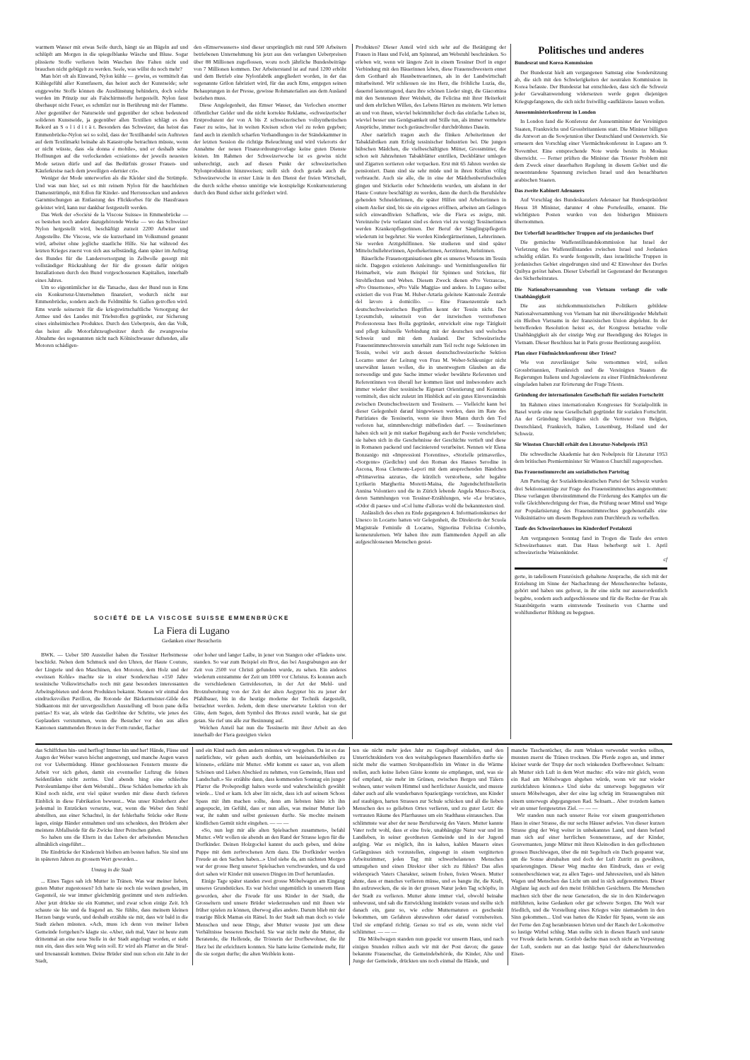warmem Wasser mit etwas Seife durch, hängt sie an Bügeln auf und schlüpft am Morgen in die spiegelblanke Wäsche und Bluse. Sogar plissierte Stoffe verlieren beim Waschen ihre Falten nicht und brauchen nicht gebügelt zu werden. Seele, was willst du noch mehr?
Man hört oft als Einwand, Nylon kühle — gewiss, es vermittelt das Kühlegefühl aller Kunstfasern, das heisst auch der Kunstseide; sehr enggewebte Stoffe können die Ausdünstung behindern, doch solche werden im Prinzip nur als Falschirmstoffe hergestellt. Nylon fasst überhaupt nicht Feuer, es schmilzt nur in Berührung mit der Flamme. Aber gegenüber der Naturseide und gegenüber der schon bedeutend solideren Kunstseide, ja gegenüber allen Textilien schlägt es den Rekord an S o l i d i t ä t. Besonders das Schweizer, das heisst das Emmenbrücke-Nylon sei so solid, dass der Textilhandel sein Auftreten auf dem Textilmarkt beinahe als Katastrophe betrachten müsste, wenn er nicht wüsste, dass «la donna é mobile», und er deshalb seine Hoffnungen auf die verlockenden «créations» der jeweils neuesten Mode setzen dürfe und auf das Bedürfnis grosser Frauen- und Käuferkreise nach dem jeweiligen «dernier cri».
Weniger der Mode unterworfen als die Kleider sind die Strümpfe. Und was nun hier, sei es mit reinem Nylon für die hauchfeinen Damenstrümpfe, mit Edlon für Kinder- und Herrensocken und anderen Garnmischungen an Entlastung des Flickkorbes für die Hausfrauen geleistet wird, kann nur dankbar festgestellt werden.
Das Werk der «Société de la Viscose Suisse» in Emmenbrücke — es bestehen noch andere dazugehörende Werke — wo das Schweizer Nylon hergestellt wird, beschäftigt zurzeit 2200 Arbeiter und Angestellte. Die Viscose, wie sie kurzerhand im Volksmund genannt wird, arbeitet ohne jegliche staatliche Hilfe. Sie hat während des letzten Krieges zuerst von sich aus selbständig, dann später im Auftrag des Bundes für die Landesversorgung in Zellwolle gesorgt mit vollständiger Rückzahlung der für die grossen dafür nötigen Installationen durch den Bund vorgeschossenen Kapitalien, innerhalb eines Jahres.
Um so eigentümlicher ist die Tatsache, dass der Bund nun in Ems ein Konkurrenz-Unternehmen finanziert, wodurch nicht nur Emmenbrücke, sondern auch die Feldmühle St. Gallen getroffen wird. Ems wurde seinerzeit für die kriegswirtschaftliche Versorgung der Armee und des Landes mit Triebstoffen gegründet, zur Sicherung eines einheimischen Produktes. Durch den Ueberpreis, den das Volk, das heisst alle Motorfahrzeugbesitzer durch die zwangsweise Abnahme des sogenannten nicht nach Kölnischwasser duftenden, alle Motoren schädigen-
den «Emserwassers» sind dieser ursprünglich mit rund 500 Arbeitern betriebenen Unternehmung bis jetzt aus den verlangten Ueberpreisen über 88 Millionen zugeflossen, wozu noch jährliche Bundesbeiträge von 7 Millionen kommen. Der Arbeiterstand ist auf rund 1200 erhöht und dem Betrieb eine Nylonfabrik angegliedert worden, in der das sogenannte Grilon fabriziert wird, für das auch Ems, entgegen seinen Behauptungen in der Presse, gewisse Rohmaterialien aus dem Ausland beziehen muss.
Diese Angelegenheit, das Emser Wasser, das Verlochen enormer öffentlicher Gelder und die nicht korrekte Reklame, «schweizerischer Erstproduzent der von A bis Z schweizerischen vollsynthetischen Faser zu sein», hat in weiten Kreisen schon viel zu reden gegeben; fand auch in ziemlich scharfen Verhandlungen in der Ständekammer in der letzten Session die richtige Beleuchtung und wird vielerorts der Annahme der neuen Finanzordnungsvorlage keine guten Dienste leisten. Im Rahmen der Schweizerwoche ist es gewiss nicht unberechtigt, auch auf diesen Punkt der schweizerischen Nylonproduktion hinzuweisen; stellt sich doch gerade auch die Schweizerwoche in erster Linie in den Dienst der freien Wirtschaft, die durch solche ebenso unnötige wie kostspielige Konkurrenzierung durch den Bund sicher nicht gefördert wird.
SOCIÉTÉ DE LA VISCOSE SUISSE EMMENBRÜCKE
La Fiera di Lugano
Gedanken einer Besucherin
BWK. — Ueber 500 Aussteller haben die Tessiner Herbstmesse beschickt. Neben dem Schmuck und den Uhren, der Haute Couture, der Lingerie und den Maschinen, den Motoren, dem Holz und der «weissen Kohle» machte sie in einer Sonderschau «150 Jahre tessinische Volkswirtschaft» noch mit ganz besonders interessanten Arbeitsgebieten und deren Produkten bekannt. Nennen wir einmal den eindrucksvollen Pavillon, die Rotonde der Bäckermeister-Gilde des Südkantons mit der unvergesslichen Ausstellung «Il buon pane della patria»! Es war, als würde das Gedröhne der Schritte, wie jenes des Geplauders verstummen, wenn die Besucher vor den aus allen Kantonen stammenden Broten in der Form runder, flacher
oder hoher und langer Laibe, in jener von Stangen oder «Fladen» usw. standen. So war zum Beispiel ein Brot, das bei Ausgrabungen aus der Zeit von 2500 vor Christi gefunden wurde, zu sehen. Ein anderes wiederum entstammte der Zeit um 1000 vor Christus. Es konnten auch die verschiedenen Getreidesorten, in der Art der Mehl- und Brotzubereitung von der Zeit der alten Aegypter bis zu jener der Pfahlbauer, bis in die heutige moderne der Technik dargestellt, betrachtet werden. Jedem, dem diese unerwartete Lektion von der Güte, dem Segen, dem Symbol des Brotes zuteil wurde, hat sie gut getan. Sie rief uns alle zur Besinnung auf.
Welchen Anteil hat nun die Tessinerin mit ihrer Arbeit an den innerhalb der Fiera gezeigten vielen
Produkten? Dieser Anteil wird sich sehr auf die Betätigung der Frauen in Haus und Feld, am Spinnrad, am Webstuhl beschränken. So erleben wir, wenn wir längere Zeit in einem Tessiner Dorf in enger Verbindung mit den Bäuerinnen leben, diese Frauenschwestern ennet dem Gotthard als Hausbetreuerinnen, als in der Landwirtschaft mitarbeitend. Wir schliessen sie ins Herz, die fröhliche Luzia, die, dauernd lastentragend, dazu ihre schönen Lieder singt, die Giacomina mit den Sentenzen ihrer Weisheit, die Felicina mit ihrer Heiterkeit und dem ehrlichen Willen, des Lebens Härten zu meistern. Wir lernen an und von ihnen, wieviel bekömmlicher doch das einfache Leben ist, wieviel besser uns Genügsamkeit und Stille tun, als immer vermehrte Ansprüche, immer noch geräuschvoller durchdröhntes Dasein.
Aber natürlich tragen auch die flinken Arbeiterinnen der Tabakfabriken zum Erfolg tessinischer Industrien bei. Die jungen hübschen Mädchen, die vielbeschäftigten Mütter, Grossmütter, die schon seit Jahrzehnten Tabakblätter entrillen, Deckblätter umlegen und Zigarren sortieren oder verpacken. Erst mit 65 Jahren werden sie pensioniert. Dann sind sie sehr müde und in ihren Kräften völlig verbraucht. Auch sie alle, die in eine der Mädchenberufsschulen gingen und Stickerin oder Schneiderin wurden, um alsdann in der Haute Couture beschäftigt zu werden, dann die durch die Berufslehre gehenden Schneiderinnen, die später Hilfen und Arbeiterinnen in einem Atelier sind, bis sie ein eigenes eröffnen, arbeiten am Gelingen solch einwandfreien Schaffens, wie die Fiera es zeigte, mit. Vereinzelte (wie verlautet sind es deren viel zu wenig) Tessinerinnen werden Krankenpflegerinnen. Der Beruf der Säuglingspflegerin wiederum ist begehrter. Sie werden Kindergärtnerinnen, Lehrerinnen. Sie werden Arztgehilfinnen. Sie studieren und sind später Mittelschullehrerinnen, Apothekerinnen, Aerztinnen, Juristinnen.
Bäuerliche Frauenorganisationen gibt es unseres Wissens im Tessin nicht. Dagegen existieren Anleitungs- und Vermittlungsstellen für Heimarbeit, wie zum Beispiel für Spinnen und Stricken, für Strohflechten und Weben. Diesem Zweck dienen «Pro Verzasca», «Pro Onsernone», «Pro Valle Maggia» und andere. In Lugano selbst existiert die von Frau M. Huber-Artaria geleitete Kantonale Zentrale del lavoro à domicilio. — Eine Frauenzentrale nach deutschschweizerischen Begriffen kennt der Tessin nicht. Der Lyceumclub, seinerzeit von der inzwischen verstorbenen Professoressa Ines Bolla gegründet, entwickelt eine rege Tätigkeit und pflegt kulturelle Verbindung mit der deutschen und welschen Schweiz und mit dem Ausland. Der Schweizerische Frauenstimmrechtsverein unterhält zum Teil recht rege Sektionen im Tessin, wobei wir auch dessen deutschschweizerische Sektion Locarno unter der Leitung von Frau M. Weber-Schleuniger nicht unerwähnt lassen wollen, die in unentwegtem Glauben an die notwendige und gute Sache immer wieder bewährte Referenten und Referentinnen von überall her kommen lässt und insbesondere auch immer wieder über tessinische Eigenart Orientierung und Kenntnis vermittelt, dies nicht zuletzt im Hinblick auf ein gutes Einverständnis zwischen Deutschschweizern und Tessinern. — Vielleicht kann bei dieser Gelegenheit darauf hingewiesen werden, dass im Rate des Patriziates die Tessinerin, wenn sie ihren Mann durch den Tod verloren hat, stimmberechtigt mitbefinden darf. — Tessinerinnen haben sich seit je mit starker Begabung auch der Poesie verschrieben; sie haben sich in die Geschehnisse der Geschichte vertieft und diese in Romanen packend und fascinierend verarbeitet. Nennen wir Elena Bonzanigo mit «Impressioni Fiorentine», «Storielle primaverile», «Sorgente» (Gedichte) und den Roman des Hauses Serodine in Ascona, Rosa Clemente-Lepori mit dem ansprechenden Bändchen «Primaverina azzura», die kürzlich verstorbene, sehr begabte Lyrikerin Margherita Moretti-Maina, die Jugendschriftstellerin Annina Volontiero und die in Zürich lebende Angela Musco-Bocca, deren Sammlungen von Tessiner-Erzählungen, wie «Le bruciate», «Odor di paese» und «Col lume d'allora» wohl die bekanntesten sind.
Anlässlich des eben zu Ende gegangenen 4. Informationskurses der Unesco in Locarno hatten wir Gelegenheit, die Direktorin der Scuola Magistrale Feminile di Locarno, Signorina Felicina Colombo, kennenzulernen. Wir haben ihre zum flammenden Appell an alle aufgeschlossenen Menschen gestei-
Politisches und anderes
Bundesrat und Korea-Kommission
Der Bundesrat hielt am vergangenen Samstag eine Sondersitzung ab, die sich mit den Schwierigkeiten der neutralen Kommission in Korea befasste. Der Bundesrat hat entschieden, dass sich die Schweiz jeder Gewaltanwendung widersetzen werde gegen diejenigen Kriegsgefangenen, die sich nicht freiwillig «aufklären» lassen wollen.
Aussenministerkonferenz in London
In London fand die Konferenz der Aussenminister der Vereinigten Staaten, Frankreichs und Grossbritanniens statt. Die Minister billigten die Antwort an die Sowjetunion über Deutschland und Oesterreich. Sie erneuern den Vorschlag einer Viermächtekonferenz in Lugano am 9. November. Eine entsprechende Note wurde bereits in Moskau überreicht. — Ferner prüften die Minister das Triester Problem mit dem Zweck einer dauerhaften Regelung in diesem Gebiet und die neuentstandene Spannung zwischen Israel und den benachbarten arabischen Staaten.
Das zweite Kabinett Adenauers
Auf Vorschlag des Bundeskanzlers Adenauer hat Bundespräsident Heuss 18 Minister, darunter 4 ohne Portefeuille, ernannt. Die wichtigsten Posten wurden von den bisherigen Ministern übernommen.
Der Ueberfall israelitischer Truppen auf ein jordanisches Dorf
Die gemischte Waffenstillstandskommission hat Israel der Verletzung des Waffenstillstandes zwischen Israel und Jordanien schuldig erklärt. Es wurde festgestellt, dass israelitische Truppen in jordanisches Gebiet eingedrungen sind und 42 Einwohner des Dorfes Quibya getötet haben. Dieser Ueberfall ist Gegenstand der Beratungen des Sicherheitsrates.
Die Nationalversammlung von Vietnam verlangt die volle Unabhängigkeit
Die aus nichtkommunistischen Politikern gebildete Nationalversammlung von Vietnam hat mit überwältigender Mehrheit ein Bleiben Vietnams in der französischen Union abgelehnt. In der betreffenden Resolution heisst es, der Kongress betrachte volle Unabhängigkeit als der einzige Weg zur Beendigung des Krieges in Vietnam. Dieser Beschluss hat in Paris grosse Bestürzung ausgelöst.
Plan einer Fünfmächtekonferenz über Triest?
Wie von zuverlässiger Seite vernommen wird, sollen Grossbritannien, Frankreich und die Vereinigten Staaten die Regierungen Italiens und Jugoslawiens zu einer Fünfmächtekonferenz eingeladen haben zur Erörterung der Frage Triests.
Gründung der internationalen Gesellschaft für sozialen Fortschritt
Im Rahmen eines internationalen Kongresses für Sozialpolitik in Basel wurde eine neue Gesellschaft gegründet für sozialen Fortschritt. An der Gründung beteiligten sich die Vertreter von Belgien, Deutschland, Frankreich, Italien, Luxemburg, Holland und der Schweiz.
Sir Winston Churchill erhält den Literatur-Nobelpreis 1953
Die schwedische Akademie hat den Nobelpreis für Literatur 1953 dem britischen Premierminister Sir Winston Churchill zugesprochen.
Das Frauenstimmrecht am sozialistischen Parteitag
Am Parteitag der Sozialdemokratischen Partei der Schweiz wurden drei Sektionsanträge zur Frage des Frauenstimmrechtes angenommen: Diese verlangen übereinstimmend die Förderung des Kampfes um die volle Gleichberechtigung der Frau, die Prüfung neuer Mittel und Wege zur Popularisierung des Frauenstimmrechtes gegebenenfalls eine Volksinitiative um diesem Begehren zum Durchbruch zu verhelfen.
Taufe des Schweizerhauses im Kinderdorf Pestalozzi
Am vergangenen Sonntag fand in Trogen die Taufe des ersten Schweizerhauses statt. Das Haus beherbergt seit 1. April schweizerische Waisenkinder.
cf
gerte, in tadellosem Französisch gehaltene Ansprache, die sich mit der Erziehung im Sinne der Nachachtung der Menschenrechte befasste, gehört und haben uns gefreut, in ihr eine nicht nur ausserordentlich begabte, sondern auch aufgeschlossene und für die Rechte der Frau als Staatsbürgerin warm eintretende Tessinerin von Charme und wohlfundierter Bildung zu begegnen.
das Schiffchen hin- und herflog! Immer hin und her! Hände, Füsse und Augen der Weber waren höchst angestrengt, und manche Augen waren rot vor Uebermüdung. Hinter geschlossenen Fenstern musste die Arbeit vor sich gehen, damit ein eventueller Luftzug die feinen Seidenfäden nicht zerriss. Und abends hing eine schlechte Petroleumlampe über dem Webstuhl... Diese Schäden bemerkte ich als Kind noch nicht, erst viel später wurden mir diese durch tieferen Einblick in diese Fabrikation bewusst... Was unser Kinderherz aber jedesmal in Entzücken versetzte, war, wenn die Weber den Stuhl abstellten, aus einer Schachtel, in der fehlerhafte Stücke oder Reste lagen, einige Bänder entnahmen und uns schenkten, den Brüdern aber meistens Abfallseide für die Zwicke ihrer Peitschen gaben.
So haben uns die Eltern in das Leben der arbeitenden Menschen allmählich eingeführt...
Die Eindrücke der Kinderzeit bleiben am besten haften. Sie sind uns in späteren Jahren zu grossem Wert geworden...
Umzug in die Stadt
... Eines Tages sah ich Mutter in Tränen. Was war meiner lieben, guten Mutter zugestossen? Ich hatte sie noch nie weinen gesehen, im Gegenteil, sie war immer gleichmütig gestimmt und stets zufrieden. Aber jetzt drückte sie ein Kummer, und zwar schon einige Zeit. Ich schaute sie hie und da fragend an. Sie fühlte, dass meinem kleinen Herzen bange wurde, und deshalb erzählte sie mir, dass wir bald in die Stadt ziehen müssten. «Ach, muss ich denn von meiner lieben Gemeinde fortgehen?» klagte sie. «Aber, sieh mal, Vater ist heute zum drittenmal an eine neue Stelle in der Stadt angefragt worden, er sieht nun ein, dass dies sein Weg sein soll. Er wird als Pfarrer an die Straf- und Irrenanstalt kommen. Deine Brüder sind nun schon ein Jahr in der Stadt,
und ein Kind nach dem andern müssten wir weggeben. Da ist es das natürlichste, wir gehen auch dorthin, um beieinanderbleiben zu können», erklärte mir Mutter. «Mir kommt es sauer an, von allem Schönen und Lieben Abschied zu nehmen, von Gemeinde, Haus und Landschaft.» Sie erzählte dann, dass kommenden Sonntag ein junger Pfarrer die Probepredigt halten werde und wahrscheinlich gewählt würde... Und er kam. Ich aber litt nicht, dass ich auf seinem Schoss Spass mit ihm machen sollte, denn am liebsten hätte ich ihn angespuckt, im Gefühl, dass er nun alles, was meiner Mutter lieb war, ihr nahm und selbst geniessen durfte. Sie mochte meinem kindlichen Gemüt nicht eingehen. — — —
«So, nun legt mir alle alten Spielsachen zusammen», befahl Mutter. «Wir wollen sie abends an den Rand der Strasse legen für die Dorfkinder. Deinen Holzgockel kannst du auch geben, und deine Puppe mit dem zerbrochenen Arm dazu. Die Dorfkinder werden Freude an den Sachen haben...» Und siehe da, am nächsten Morgen war der grosse Berg unserer Spielsachen verschwunden, und da und dort sahen wir Kinder mit unseren Dingen im Dorf herumlaufen.
Einige Tage später standen zwei grosse Möbelwagen am Eingang unseres Grundstückes. Es war höchst ungemütlich in unserem Haus geworden, aber die Freude für uns Kinder in der Stadt, die Grosseltern und unsere Brüder wiederzusehen und mit ihnen wie früher spielen zu können, überwog alles andere. Darum blieb mir der traurige Blick Mamas ein Rätsel. In der Stadt sah man doch so viele Menschen und neue Dinge, aber Mutter wusste just um diese Verhältnisse besseren Bescheid. Sie war nicht mehr die Mutter, die Beratende, die Helfende, die Trösterin der Dorfbewohner, die ihr Herz bei ihr erleichtern konnten. Sie hatte keine Gemeinde mehr, für die sie sorgen durfte; die alten Weiblein konn-
ten sie nicht mehr jedes Jahr zu Gugelhopf einladen, und den Unterrichtskindern von den weitabgelegenen Bauernhöfen durfte sie nicht mehr die warmen Strohpantoffeln im Winter in die Wärme stellen, auch keine lieben Gäste konnte sie empfangen, und, was sie tief empfand, nie mehr im Grünen, zwischen Bergen und Tälern wohnen, unter weitem Himmel und herrlichster Aussicht, und musste daher auch auf alle wunderbaren Spaziergänge verzichten, uns Kinder auf staubigen, harten Strassen zur Schule schicken und all die lieben Menschen des so geliebten Ortes verlieren, und zu guter Letzt: die vertrauten Räume des Pfarrhauses um ein Stadthaus eintauschen. Das schlimmste war aber der neue Berufszweig des Vaters. Mutter kannte Vater recht wohl, dass er eine freie, unabhängige Natur war und im Landleben, in seiner geordneten Gemeinde und in der Jugend aufging. War es möglich, ihn in kalten, kahlen Mauern eines Gefängnisses sich vorzustellen, eingeengt in einem vergitterten Arbeitszimmer, jeden Tag mit schwerbelasteten Menschen umzugehen und einen Direktor über sich zu fühlen? Das alles widersprach Vaters Charakter, seinem frohen, freien Wesen. Mutter ahnte, dass er manches verlieren müsse, und es bangte ihr, die Kraft, ihn aufzuwecken, die sie in der grossen Natur jeden Tag schöpfte, in der Stadt zu verlieren. Mutter ahnte immer viel, obwohl beinahe unbewusst, und sah die Entwicklung instinktiv voraus und stellte sich danach ein, ganz so, wie echte Mutternaturen es geschenkt bekommen, um Gefahren abzuwehren oder darauf vorzubereiten. Und sie empfand richtig. Genau so traf es ein, wenn nicht viel schlimmer. — — —
Die Möbelwagen standen nun gepackt vor unserm Haus, und nach einigen Stunden rollten auch wir mit der Post davon; die ganze bekannte Frauenschar, die Gemeindebehörde, die Kinder, Alte und Junge der Gemeinde, drückten uns noch einmal die Hände, und
manche Taschentücher, die zum Winken verwendet werden sollten, mussten zuerst die Tränen trocknen. Die Pferde zogen an, und immer kleiner wurde der Trupp der noch winkenden Dorfbewohner. Seltsam: als Mutter sich Luft in dem Wort machte: «Es wäre mir gleich, wenn ein Rad am Möbelwagen abgehen würde, wenn wir nur wieder zurückfahren könnten.» Und siehe da: unterwegs begegneten wir unsern Möbelwagen, aber der eine lag schräg im Strassengraben mit einem unterwegs abgegangenen Rad. Seltsam... Aber trotzdem kamen wir an unser festgesetztes Ziel. — — —
Wir standen nun nach unserer Reise vor einem graugestrichenen Haus in einer Strasse, die nur sechs Häuser aufwies. Von dieser kurzen Strasse ging der Weg weiter in unbekanntes Land, und dann befand man sich auf einer herrlichen Sonnenstrasse, auf der Kinder, Gouvernanten, junge Mütter mit ihren Kleinodien in den geflochtenen grossen Buschiwagen, über die mit Segeltuch ein Dach gespannt war, um die Sonne abzuhalten und doch der Luft Zutritt zu gewähren, spazierengingen. Dieser Weg machte den Eindruck, dass er ewig sonnenbeschienen war, zu allen Tages- und Jahreszeiten, und als hätten Wagen und Menschen das Licht um und in sich aufgenommen. Dieser Abglanz lag auch auf den meist fröhlichen Gesichtern. Die Menschen machten sich über die neue Generation, die sie in den Kinderwagen mitführten, keine Gedanken oder gar schwere Sorgen. Die Welt war friedlich, und die Vorstellung eines Krieges wäre niemandem in den Sinn gekommen... Und was hatten die Kinder für Spass, wenn sie aus der Ferne den Zug heranbrausen hörten und der Rauch der Lokomotive so lustige Wirbel schlug. Man stellte sich in diesen Rauch und tanzte vor Freude darin herum. Gottlob dachte man noch nicht an Verpestung der Luft, sondern nur an das lustige Spiel der daherschnurrenden Eisen-